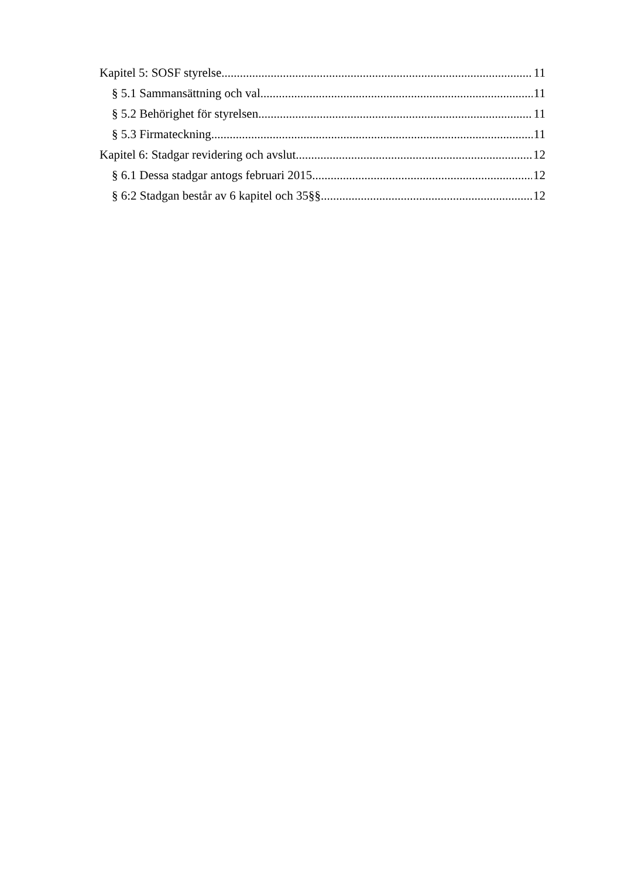Kapitel 5: SOSF styrelse 11
§ 5.1 Sammansättning och val 11
§ 5.2 Behörighet för styrelsen 11
§ 5.3 Firmateckning 11
Kapitel 6: Stadgar revidering och avslut 12
§ 6.1 Dessa stadgar antogs februari 2015. 12
§ 6:2 Stadgan består av 6 kapitel och 35§§. 12